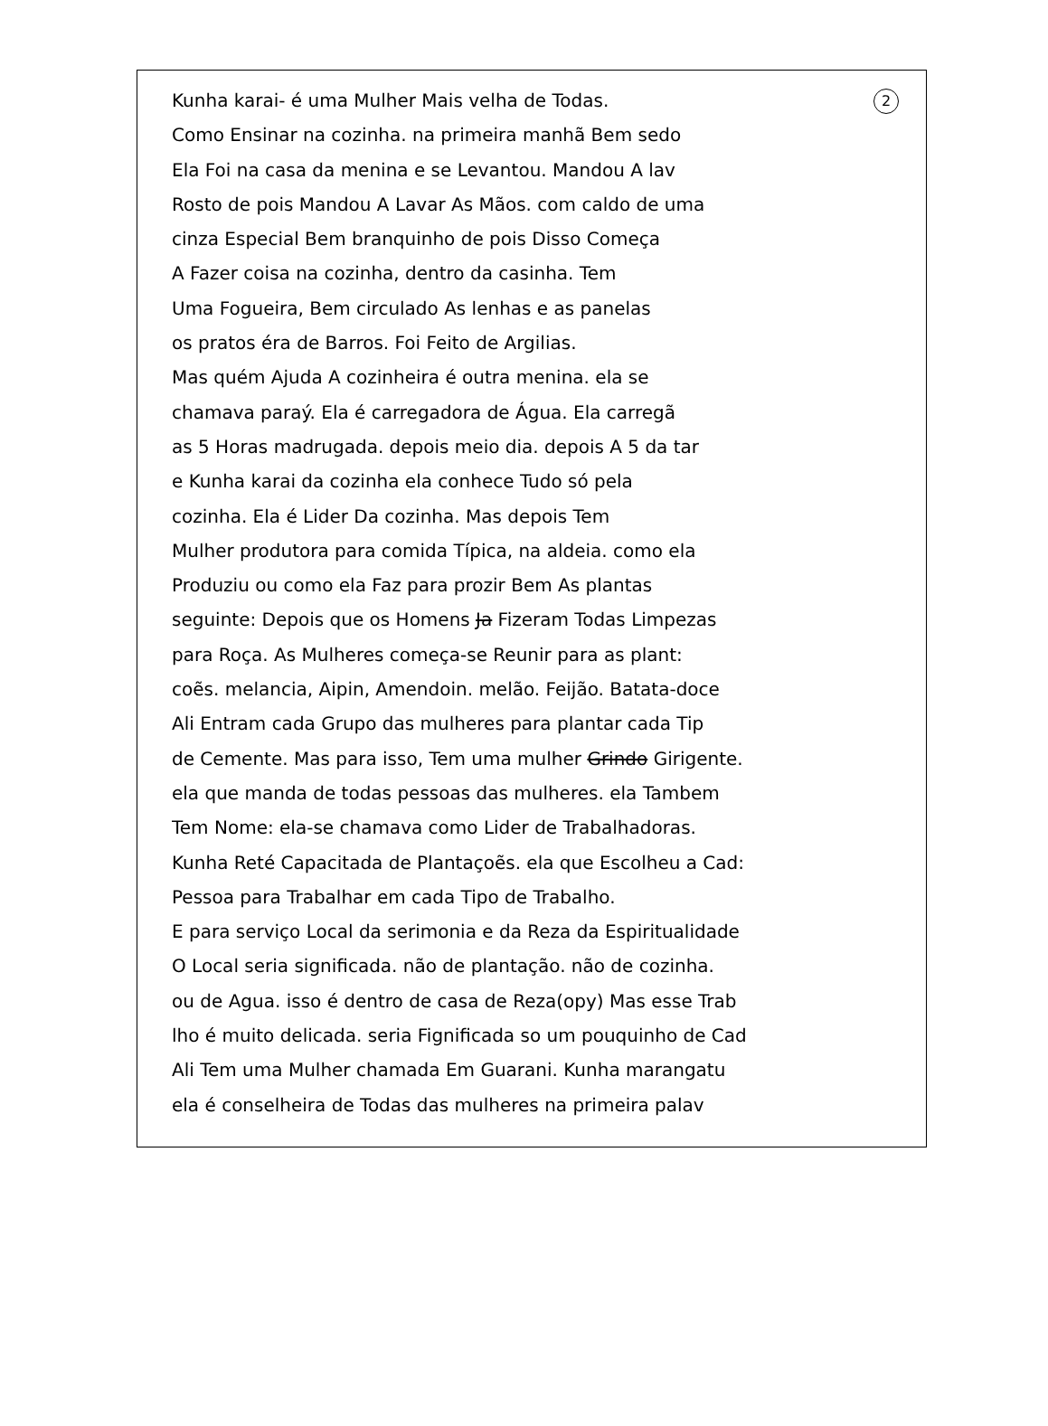Kunha karai- é uma Mulher Mais velha de Todas. 2
Como Ensinar na cozinha. na primeira manhã Bem sedo
Ela Foi na casa da menina e se Levantou. Mandou A lav
Rosto de pois Mandou A Lavar As Mãos. com caldo de uma
cinza Especial Bem branquinho de pois Disso Começa
A Fazer coisa na cozinha, dentro da casinha. Tem
Uma Fogueira, Bem circulado As lenhas e as panelas
os pratos éra de Barros. Foi Feito de Argilias.
Mas quém Ajuda A cozinheira é outra menina. ela se
chamava paraý. Ela é carregadora de Água. Ela carregã
as 5 Horas madrugada. depois meio dia. depois A 5 da tar
e Kunha karai da cozinha ela conhece Tudo só pela
cozinha. Ela é Lider Da cozinha. Mas depois Tem
Mulher produtora para comida Típica, na aldeia. como ela
Produziu ou como ela Faz para prozir Bem As plantas
seguinte: Depois que os Homens Ja Fizeram Todas Limpezas
para Roça. As Mulheres começa-se Reunir para as plant:
coẽs. melancia, Aipin, Amendoin. melão. Feijão. Batata-doce
Ali Entram cada Grupo das mulheres para plantar cada Tip
de Cemente. Mas para isso, Tem uma mulher Grindo Girigente.
ela que manda de todas pessoas das mulheres. ela Tambem
Tem Nome: ela-se chamava como Lider de Trabalhadoras.
Kunha Reté Capacitada de Plantaçoẽs. ela que Escolheu a Cad:
Pessoa para Trabalhar em cada Tipo de Trabalho.
E para serviço Local da serimonia e da Reza da Espiritualidade
O Local seria significada. não de plantação. não de cozinha.
ou de Agua. isso é dentro de casa de Reza(opy) Mas esse Trab
lho é muito delicada. seria Fignificada so um pouquinho de Cad
Ali Tem uma Mulher chamada Em Guarani. Kunha marangatu
ela é conselheira de Todas das mulheres na primeira palav